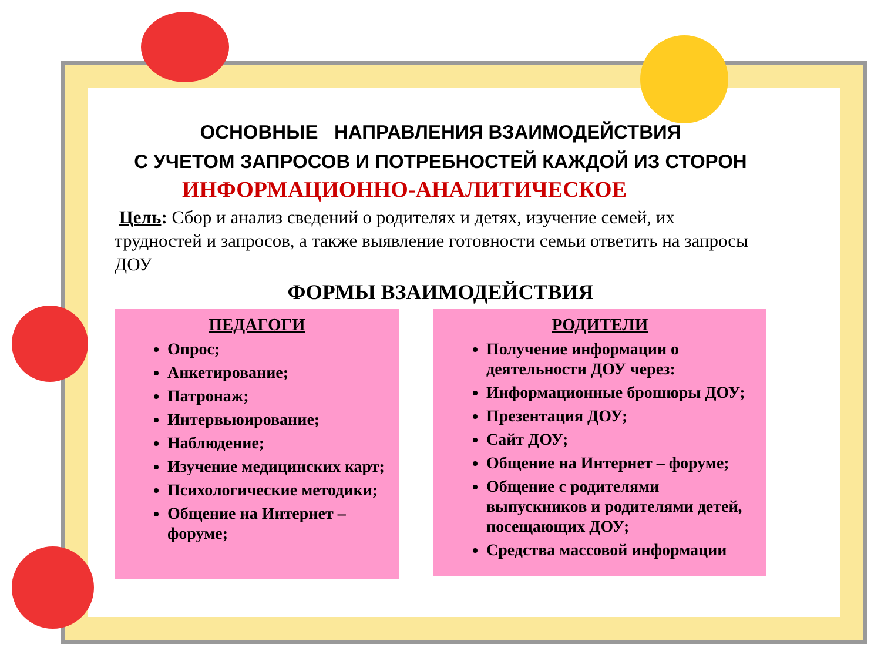ОСНОВНЫЕ НАПРАВЛЕНИЯ ВЗАИМОДЕЙСТВИЯ
С УЧЕТОМ ЗАПРОСОВ И ПОТРЕБНОСТЕЙ КАЖДОЙ ИЗ СТОРОН
ИНФОРМАЦИОННО-АНАЛИТИЧЕСКОЕ
Цель: Сбор и анализ сведений о родителях и детях, изучение семей, их трудностей и запросов, а также выявление готовности семьи ответить на запросы ДОУ
ФОРМЫ ВЗАИМОДЕЙСТВИЯ
ПЕДАГОГИ
Опрос;
Анкетирование;
Патронаж;
Интервьюирование;
Наблюдение;
Изучение медицинских карт;
Психологические методики;
Общение на Интернет – форуме;
РОДИТЕЛИ
Получение информации о деятельности ДОУ через:
Информационные брошюры ДОУ;
Презентация ДОУ;
Сайт ДОУ;
Общение на Интернет – форуме;
Общение с родителями выпускников и родителями детей, посещающих ДОУ;
Средства массовой информации